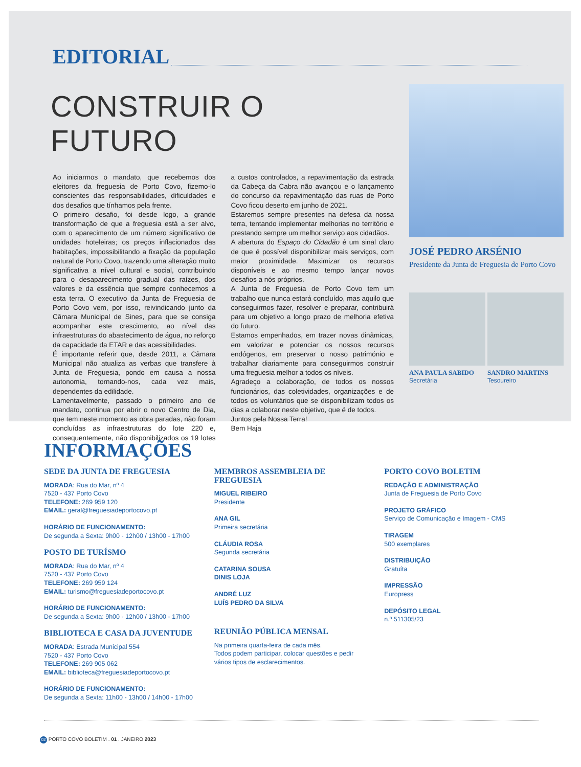EDITORIAL
CONSTRUIR O FUTURO
Ao iniciarmos o mandato, que recebemos dos eleitores da freguesia de Porto Covo, fizemo-lo conscientes das responsabilidades, dificuldades e dos desafios que tínhamos pela frente.
O primeiro desafio, foi desde logo, a grande transformação de que a freguesia está a ser alvo, com o aparecimento de um número significativo de unidades hoteleiras; os preços inflacionados das habitações, impossibilitando a fixação da população natural de Porto Covo, trazendo uma alteração muito significativa a nível cultural e social, contribuindo para o desaparecimento gradual das raízes, dos valores e da essência que sempre conhecemos a esta terra. O executivo da Junta de Freguesia de Porto Covo vem, por isso, reivindicando junto da Câmara Municipal de Sines, para que se consiga acompanhar este crescimento, ao nível das infraestruturas do abastecimento de água, no reforço da capacidade da ETAR e das acessibilidades.
É importante referir que, desde 2011, a Câmara Municipal não atualiza as verbas que transfere à Junta de Freguesia, pondo em causa a nossa autonomia, tornando-nos, cada vez mais, dependentes da edilidade.
Lamentavelmente, passado o primeiro ano de mandato, continua por abrir o novo Centro de Dia, que tem neste momento as obra paradas, não foram concluídas as infraestruturas do lote 220 e, consequentemente, não disponibilizados os 19 lotes a custos controlados, a repavimentação da estrada da Cabeça da Cabra não avançou e o lançamento do concurso da repavimentação das ruas de Porto Covo ficou deserto em junho de 2021.
Estaremos sempre presentes na defesa da nossa terra, tentando implementar melhorias no território e prestando sempre um melhor serviço aos cidadãos.
A abertura do Espaço do Cidadão é um sinal claro de que é possível disponibilizar mais serviços, com maior proximidade. Maximizar os recursos disponíveis e ao mesmo tempo lançar novos desafios a nós próprios.
A Junta de Freguesia de Porto Covo tem um trabalho que nunca estará concluído, mas aquilo que conseguirmos fazer, resolver e preparar, contribuirá para um objetivo a longo prazo de melhoria efetiva do futuro.
Estamos empenhados, em trazer novas dinâmicas, em valorizar e potenciar os nossos recursos endógenos, em preservar o nosso património e trabalhar diariamente para conseguirmos construir uma freguesia melhor a todos os níveis.
Agradeço a colaboração, de todos os nossos funcionários, das coletividades, organizações e de todos os voluntários que se disponibilizam todos os dias a colaborar neste objetivo, que é de todos.
Juntos pela Nossa Terra!
Bem Haja
JOSÉ PEDRO ARSÉNIO
Presidente da Junta de Freguesia de Porto Covo
ANA PAULA SABIDO
Secretária
SANDRO MARTINS
Tesoureiro
INFORMAÇÕES
SEDE DA JUNTA DE FREGUESIA
MORADA: Rua do Mar, nº 4
7520 - 437 Porto Covo
TELEFONE: 269 959 120
EMAIL: geral@freguesiadeportocovo.pt
HORÁRIO DE FUNCIONAMENTO:
De segunda a Sexta: 9h00 - 12h00 / 13h00 - 17h00
POSTO DE TURÍSMO
MORADA: Rua do Mar, nº 4
7520 - 437 Porto Covo
TELEFONE: 269 959 124
EMAIL: turismo@freguesiadeportocovo.pt
HORÁRIO DE FUNCIONAMENTO:
De segunda a Sexta: 9h00 - 12h00 / 13h00 - 17h00
BIBLIOTECA E CASA DA JUVENTUDE
MORADA: Estrada Municipal 554
7520 - 437 Porto Covo
TELEFONE: 269 905 062
EMAIL: biblioteca@freguesiadeportocovo.pt
HORÁRIO DE FUNCIONAMENTO:
De segunda a Sexta: 11h00 - 13h00 / 14h00 - 17h00
MEMBROS ASSEMBLEIA DE FREGUESIA
MIGUEL RIBEIRO
Presidente
ANA GIL
Primeira secretária
CLÁUDIA ROSA
Segunda secretária
CATARINA SOUSA
DINIS LOJA
ANDRÉ LUZ
LUÍS PEDRO DA SILVA
REUNIÃO PÚBLICA MENSAL
Na primeira quarta-feira de cada mês.
Todos podem participar, colocar questões e pedir vários tipos de esclarecimentos.
PORTO COVO BOLETIM
REDAÇÃO E ADMINISTRAÇÃO
Junta de Freguesia de Porto Covo
PROJETO GRÁFICO
Serviço de Comunicação e Imagem - CMS
TIRAGEM
500 exemplares
DISTRIBUIÇÃO
Gratuíta
IMPRESSÃO
Europress
DEPÓSITO LEGAL
n.º 511305/23
02 PORTO COVO BOLETIM . 01 . JANEIRO 2023